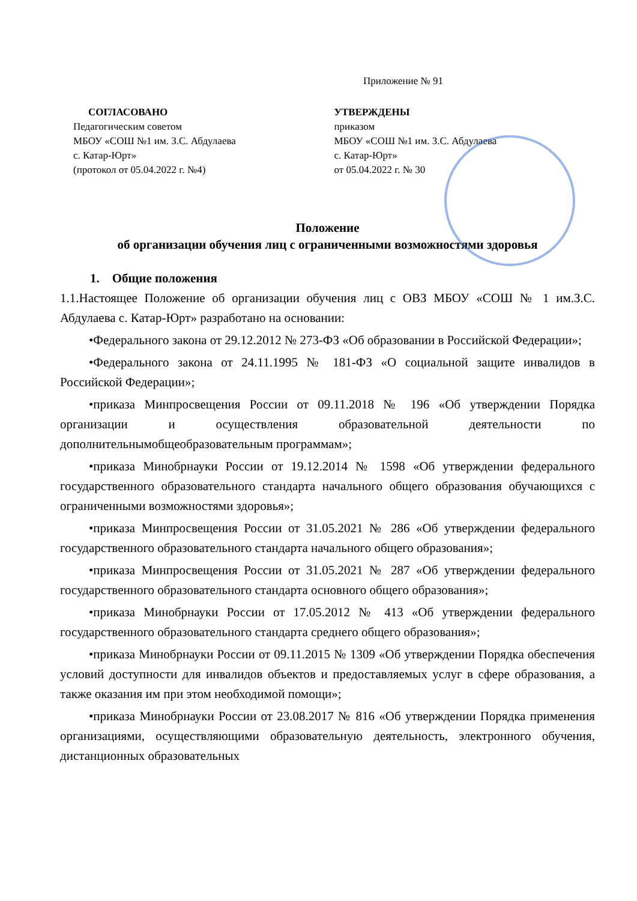Приложение № 91
СОГЛАСОВАНО
Педагогическим советом
МБОУ «СОШ №1 им. З.С. Абдулаева
с. Катар-Юрт»
(протокол от 05.04.2022 г. №4)
УТВЕРЖДЕНЫ
приказом
МБОУ «СОШ №1 им. З.С. Абдулаева
с. Катар-Юрт»
от 05.04.2022 г. № 30
Положение
об организации обучения лиц с ограниченными возможностями здоровья
1. Общие положения
1.1.Настоящее Положение об организации обучения лиц с ОВЗ МБОУ «СОШ № 1 им.З.С. Абдулаева с. Катар-Юрт» разработано на основании:
•Федерального закона от 29.12.2012 № 273-ФЗ «Об образовании в Российской Федерации»;
•Федерального закона от 24.11.1995 № 181-ФЗ «О социальной защите инвалидов в Российской Федерации»;
•приказа Минпросвещения России от 09.11.2018 № 196 «Об утверждении Порядка организации и осуществления образовательной деятельности по дополнительнымобщеобразовательным программам»;
•приказа Минобрнауки России от 19.12.2014 № 1598 «Об утверждении федерального государственного образовательного стандарта начального общего образования обучающихся с ограниченными возможностями здоровья»;
•приказа Минпросвещения России от 31.05.2021 № 286 «Об утверждении федерального государственного образовательного стандарта начального общего образования»;
•приказа Минпросвещения России от 31.05.2021 № 287 «Об утверждении федерального государственного образовательного стандарта основного общего образования»;
•приказа Минобрнауки России от 17.05.2012 № 413 «Об утверждении федерального государственного образовательного стандарта среднего общего образования»;
•приказа Минобрнауки России от 09.11.2015 № 1309 «Об утверждении Порядка обеспечения условий доступности для инвалидов объектов и предоставляемых услуг в сфере образования, а также оказания им при этом необходимой помощи»;
•приказа Минобрнауки России от 23.08.2017 № 816 «Об утверждении Порядка применения организациями, осуществляющими образовательную деятельность, электронного обучения, дистанционных образовательных